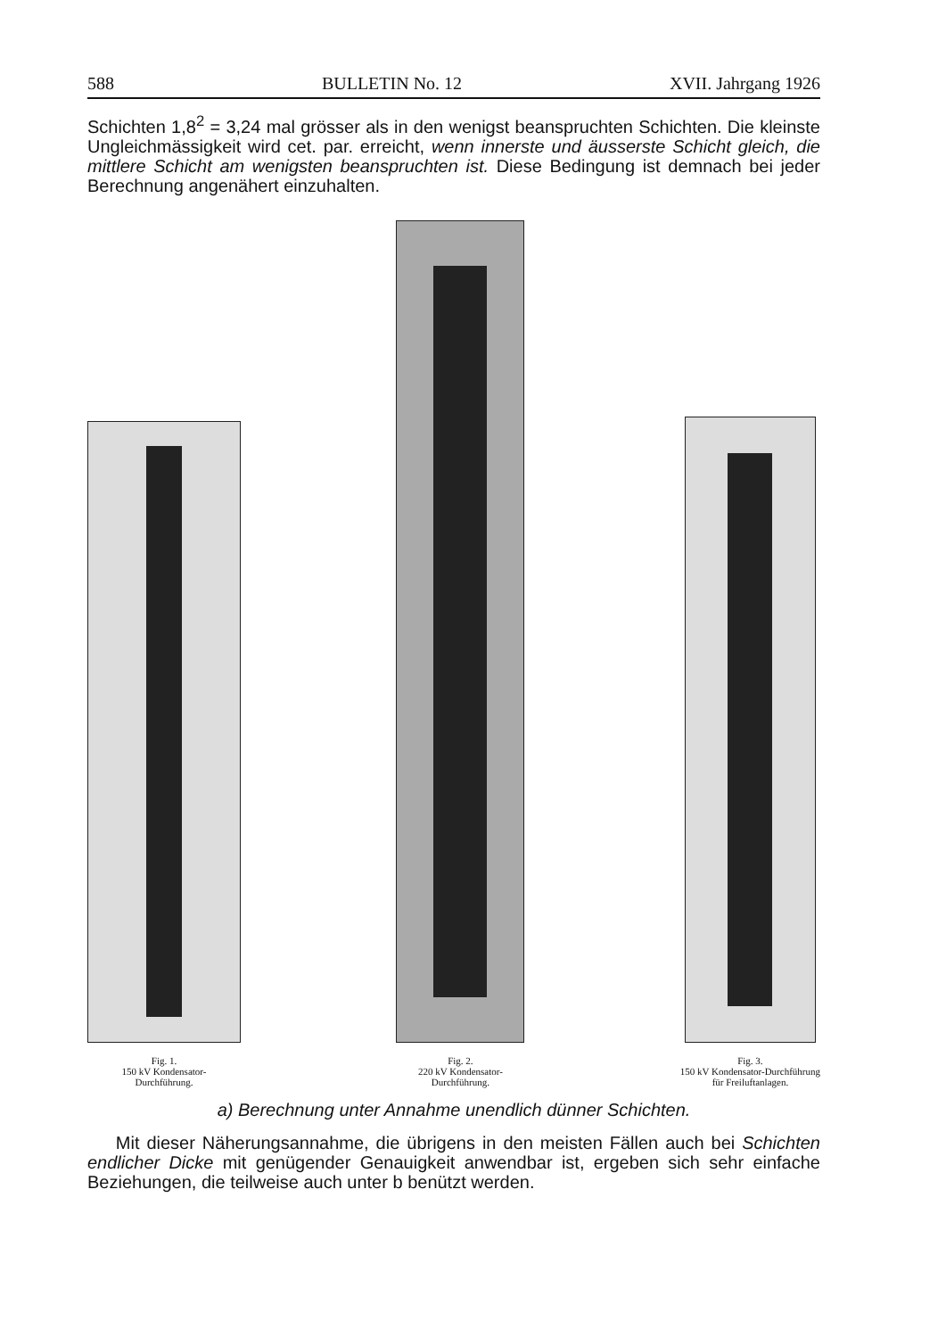588 BULLETIN No. 12 XVII. Jahrgang 1926
Schichten 1,8<sup>2</sup> = 3,24 mal grösser als in den wenigst beanspruchten Schichten. Die kleinste Ungleichmässigkeit wird cet. par. erreicht, wenn innerste und äusserste Schicht gleich, die mittlere Schicht am wenigsten beanspruchten ist. Diese Bedingung ist demnach bei jeder Berechnung angenähert einzuhalten.
Fig. 1.
150 kV Kondensator-
Durchführung.
Fig. 2.
220 kV Kondensator-
Durchführung.
Fig. 3.
150 kV Kondensator-Durchführung
für Freiluftanlagen.
a) Berechnung unter Annahme unendlich dünner Schichten.
Mit dieser Näherungsannahme, die übrigens in den meisten Fällen auch bei Schichten endlicher Dicke mit genügender Genauigkeit anwendbar ist, ergeben sich sehr einfache Beziehungen, die teilweise auch unter b benützt werden.